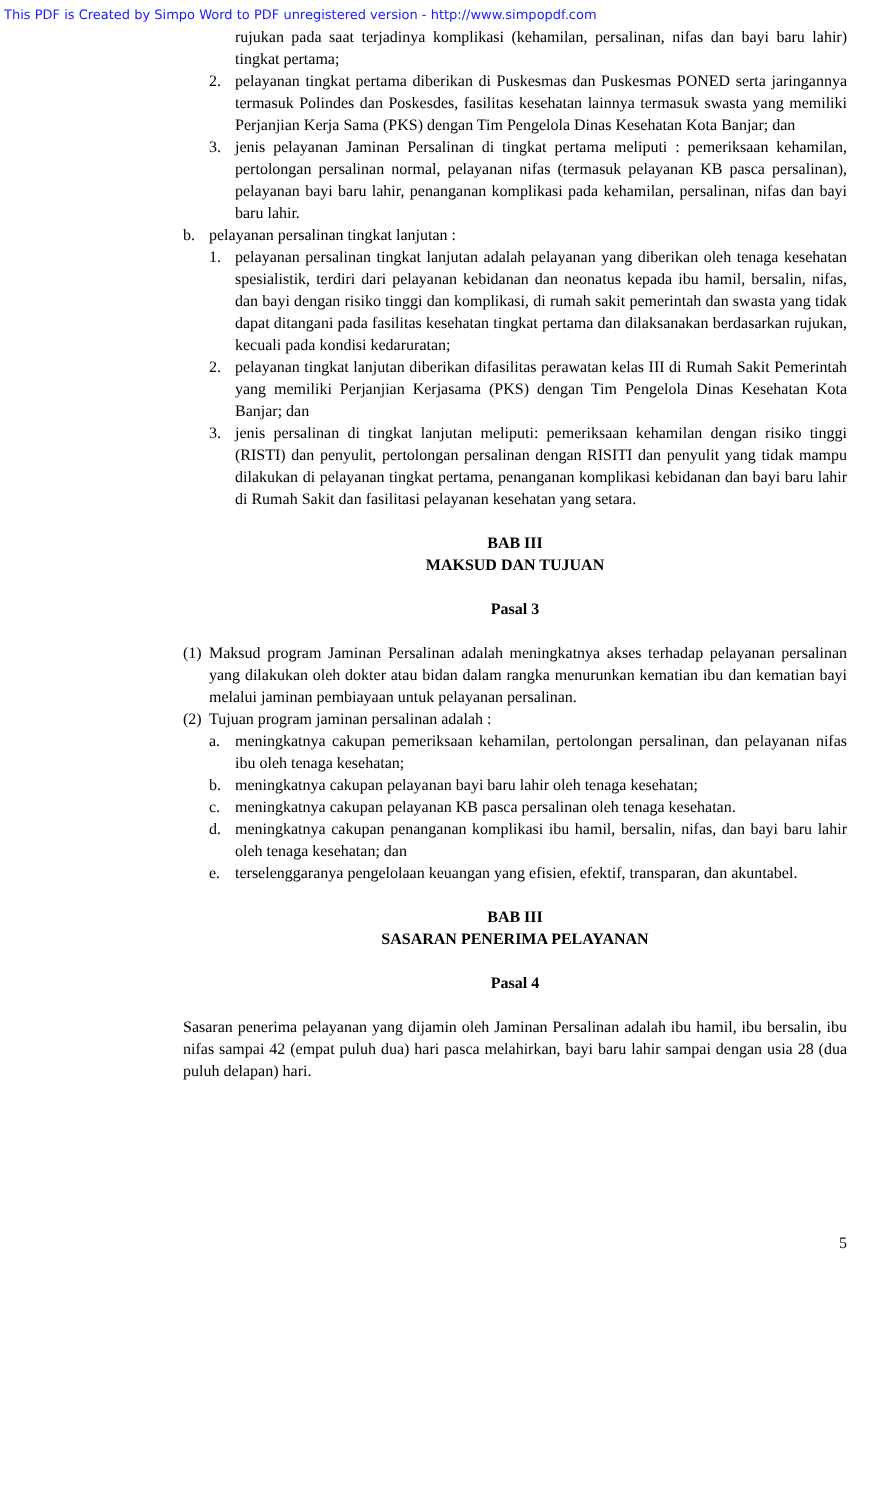This PDF is Created by Simpo Word to PDF unregistered version - http://www.simpopdf.com
rujukan pada saat terjadinya komplikasi (kehamilan, persalinan, nifas dan bayi baru lahir) tingkat pertama;
2. pelayanan tingkat pertama diberikan di Puskesmas dan Puskesmas PONED serta jaringannya termasuk Polindes dan Poskesdes, fasilitas kesehatan lainnya termasuk swasta yang memiliki Perjanjian Kerja Sama (PKS) dengan Tim Pengelola Dinas Kesehatan Kota Banjar; dan
3. jenis pelayanan Jaminan Persalinan di tingkat pertama meliputi : pemeriksaan kehamilan, pertolongan persalinan normal, pelayanan nifas (termasuk pelayanan KB pasca persalinan), pelayanan bayi baru lahir, penanganan komplikasi pada kehamilan, persalinan, nifas dan bayi baru lahir.
b. pelayanan persalinan tingkat lanjutan :
1. pelayanan persalinan tingkat lanjutan adalah pelayanan yang diberikan oleh tenaga kesehatan spesialistik, terdiri dari pelayanan kebidanan dan neonatus kepada ibu hamil, bersalin, nifas, dan bayi dengan risiko tinggi dan komplikasi, di rumah sakit pemerintah dan swasta yang tidak dapat ditangani pada fasilitas kesehatan tingkat pertama dan dilaksanakan berdasarkan rujukan, kecuali pada kondisi kedaruratan;
2. pelayanan tingkat lanjutan diberikan difasilitas perawatan kelas III di Rumah Sakit Pemerintah yang memiliki Perjanjian Kerjasama (PKS) dengan Tim Pengelola Dinas Kesehatan Kota Banjar; dan
3. jenis persalinan di tingkat lanjutan meliputi: pemeriksaan kehamilan dengan risiko tinggi (RISTI) dan penyulit, pertolongan persalinan dengan RISITI dan penyulit yang tidak mampu dilakukan di pelayanan tingkat pertama, penanganan komplikasi kebidanan dan bayi baru lahir di Rumah Sakit dan fasilitasi pelayanan kesehatan yang setara.
BAB III
MAKSUD DAN TUJUAN
Pasal 3
(1) Maksud program Jaminan Persalinan adalah meningkatnya akses terhadap pelayanan persalinan yang dilakukan oleh dokter atau bidan dalam rangka menurunkan kematian ibu dan kematian bayi melalui jaminan pembiayaan untuk pelayanan persalinan.
(2) Tujuan program jaminan persalinan adalah :
a. meningkatnya cakupan pemeriksaan kehamilan, pertolongan persalinan, dan pelayanan nifas ibu oleh tenaga kesehatan;
b. meningkatnya cakupan pelayanan bayi baru lahir oleh tenaga kesehatan;
c. meningkatnya cakupan pelayanan KB pasca persalinan oleh tenaga kesehatan.
d. meningkatnya cakupan penanganan komplikasi ibu hamil, bersalin, nifas, dan bayi baru lahir oleh tenaga kesehatan; dan
e. terselenggaranya pengelolaan keuangan yang efisien, efektif, transparan, dan akuntabel.
BAB III
SASARAN PENERIMA PELAYANAN
Pasal 4
Sasaran penerima pelayanan yang dijamin oleh Jaminan Persalinan adalah ibu hamil, ibu bersalin, ibu nifas sampai 42 (empat puluh dua) hari pasca melahirkan, bayi baru lahir sampai dengan usia 28 (dua puluh delapan) hari.
5